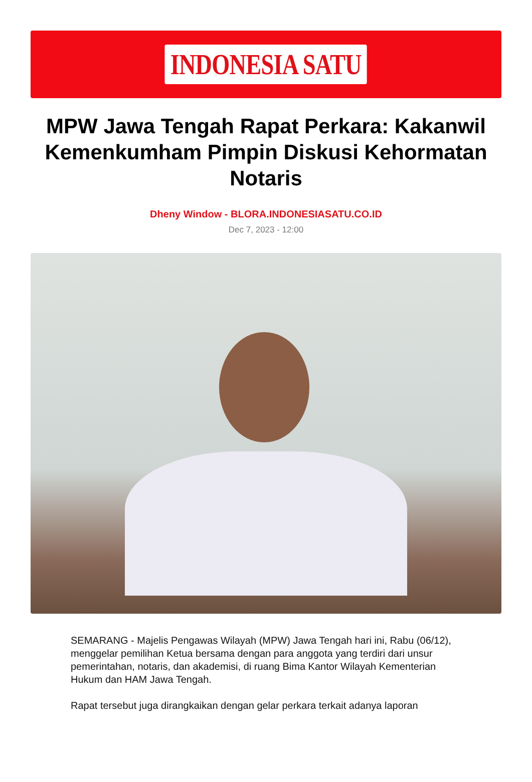INDONESIA SATU
MPW Jawa Tengah Rapat Perkara: Kakanwil Kemenkumham Pimpin Diskusi Kehormatan Notaris
Dheny Window - BLORA.INDONESIASATU.CO.ID
Dec 7, 2023 - 12:00
SEMARANG - Majelis Pengawas Wilayah (MPW) Jawa Tengah hari ini, Rabu (06/12), menggelar pemilihan Ketua bersama dengan para anggota yang terdiri dari unsur pemerintahan, notaris, dan akademisi, di ruang Bima Kantor Wilayah Kementerian Hukum dan HAM Jawa Tengah.
Rapat tersebut juga dirangkaikan dengan gelar perkara terkait adanya laporan